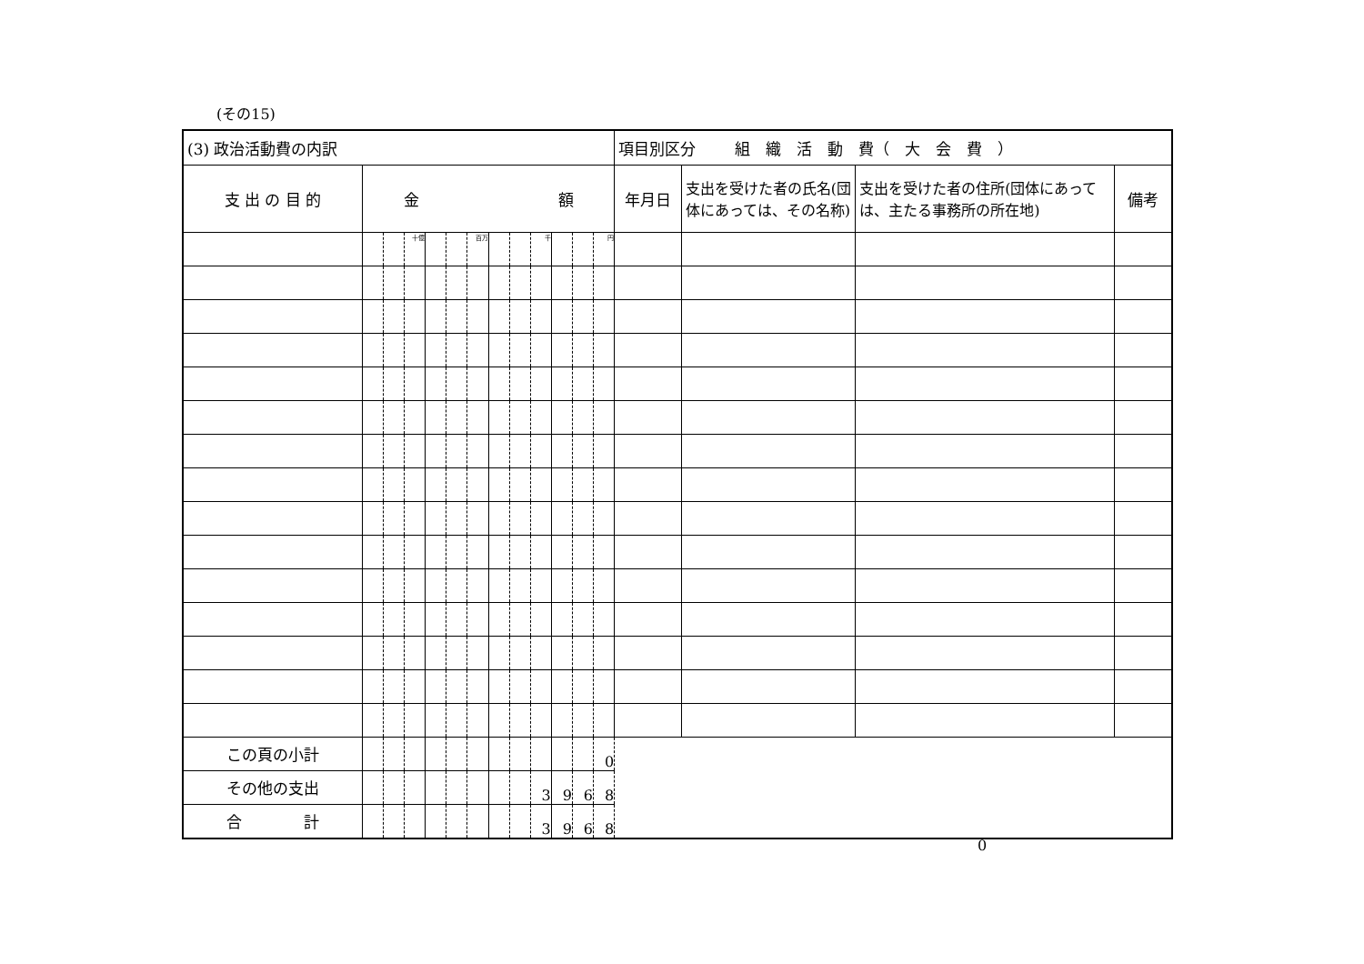(その15)
| (3) 政治活動費の内訳 | | | | | | | | | | | | | 項目別区分 組 織 活 動 費（ 大 会 費 ） | | | |
| 支 出 の 目 的 | 金 額 | | | | | | | | | | | | 年月日 | 支出を受けた者の氏名(団体にあっては、その名称) | 支出を受けた者の住所(団体にあっては、主たる事務所の所在地) | 備考 |
| | | | 十億 | | | 百万 | | | 千 | | | 円 | | | | |
| この頁の小計 | | | | | | | | | | | | 0 | | | | |
| その他の支出 | | | | | | | | | 3 | 9 | 6 | 8 | | | | |
| 合 計 | | | | | | | | | 3 | 9 | 6 | 8 | | | | |
0